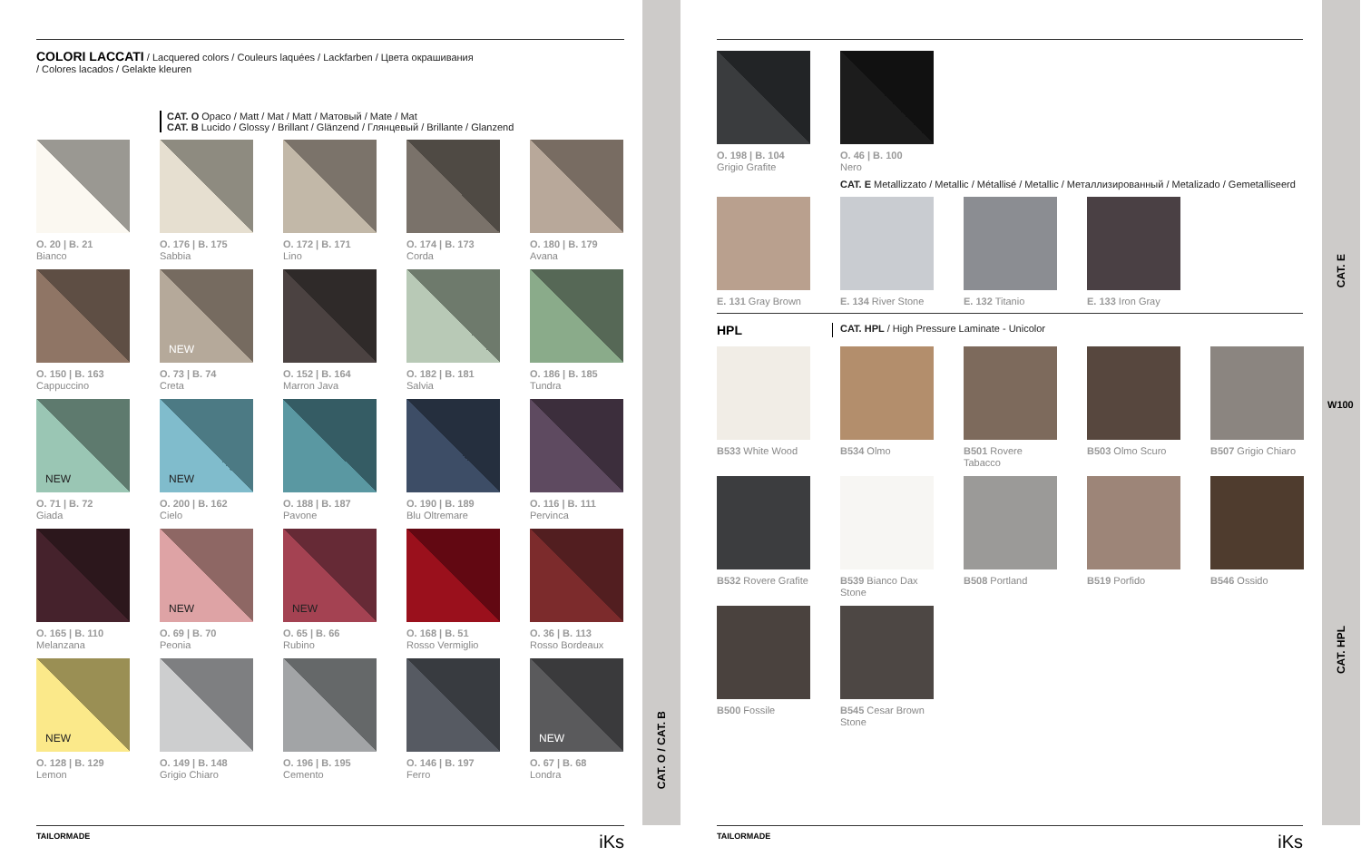CAT. O / CAT. B
CAT. E
CAT. HPL
W100
COLORI LACCATI
/ Lacquered colors / Couleurs laquées / Lackfarben / Цвета окрашивания
/ Colores lacados / Gelakte kleuren
CAT. O Opaco / Matt / Mat / Matt / Матовый / Mate / Mat
CAT. B Lucido / Glossy / Brillant / Glänzend / Глянцевый / Brillante / Glanzend
O. 20 | B. 21
Bianco
O. 176 | B. 175
Sabbia
O. 172 | B. 171
Lino
O. 174 | B. 173
Corda
O. 180 | B. 179
Avana
O. 150 | B. 163
Cappuccino
NEW
O. 73 | B. 74
Creta
O. 152 | B. 164
Marron Java
O. 182 | B. 181
Salvia
O. 186 | B. 185
Tundra
NEW
O. 71 | B. 72
Giada
NEW
O. 200 | B. 162
Cielo
O. 188 | B. 187
Pavone
O. 190 | B. 189
Blu Oltremare
O. 116 | B. 111
Pervinca
O. 165 | B. 110
Melanzana
NEW
O. 69 | B. 70
Peonia
NEW
O. 65 | B. 66
Rubino
O. 168 | B. 51
Rosso Vermiglio
O. 36 | B. 113
Rosso Bordeaux
NEW
O. 128 | B. 129
Lemon
O. 149 | B. 148
Grigio Chiaro
O. 196 | B. 195
Cemento
O. 146 | B. 197
Ferro
NEW
O. 67 | B. 68
Londra
TAILORMADE iKs
O. 198 | B. 104
Grigio Grafite
O. 46 | B. 100
Nero
CAT. E Metallizzato / Metallic / Métallisé / Metallic / Металлизированный / Metalizado / Gemetalliseerd
E. 131 Gray Brown
E. 134 River Stone
E. 132 Titanio
E. 133 Iron Gray
HPL CAT. HPL / High Pressure Laminate - Unicolor
B533 White Wood
B534 Olmo
B501 Rovere Tabacco
B503 Olmo Scuro
B507 Grigio Chiaro
B532 Rovere Grafite
B539 Bianco Dax Stone
B508 Portland
B519 Porfido
B546 Ossido
B500 Fossile
B545 Cesar Brown Stone
TAILORMADE iKs